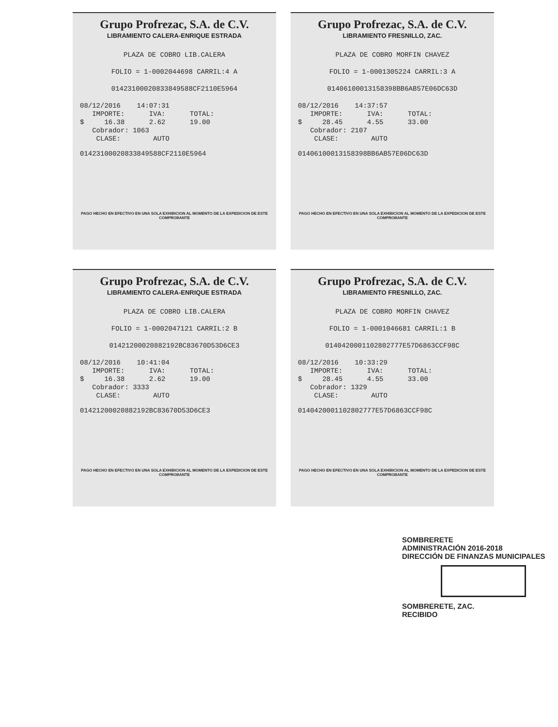Grupo Profrezac, S.A. de C.V.
LIBRAMIENTO CALERA-ENRIQUE ESTRADA
PLAZA DE COBRO LIB.CALERA
FOLIO = 1-0002044698 CARRIL:4 A
01423100020833849588CF2110E5964
08/12/2016    14:07:31
   IMPORTE:      IVA:      TOTAL:
$     16.38      2.62      19.00
   Cobrador: 1063
    CLASE:        AUTO
01423100020833849588CF2110E5964
PAGO HECHO EN EFECTIVO EN UNA SOLA EXHIBICION AL MOMENTO DE LA EXPEDICION DE ESTE COMPROBANTE
Grupo Profrezac, S.A. de C.V.
LIBRAMIENTO FRESNILLO, ZAC.
PLAZA DE COBRO MORFIN CHAVEZ
FOLIO = 1-0001305224 CARRIL:3 A
01406100013158398BB6AB57E06DC63D
08/12/2016    14:37:57
   IMPORTE:      IVA:      TOTAL:
$     28.45      4.55      33.00
   Cobrador: 2107
    CLASE:        AUTO
01406100013158398BB6AB57E06DC63D
PAGO HECHO EN EFECTIVO EN UNA SOLA EXHIBICION AL MOMENTO DE LA EXPEDICION DE ESTE COMPROBANTE
Grupo Profrezac, S.A. de C.V.
LIBRAMIENTO CALERA-ENRIQUE ESTRADA
PLAZA DE COBRO LIB.CALERA
FOLIO = 1-0002047121 CARRIL:2 B
01421200020882192BC83670D53D6CE3
08/12/2016    10:41:04
   IMPORTE:      IVA:      TOTAL:
$     16.38      2.62      19.00
   Cobrador: 3333
    CLASE:        AUTO
01421200020882192BC83670D53D6CE3
PAGO HECHO EN EFECTIVO EN UNA SOLA EXHIBICION AL MOMENTO DE LA EXPEDICION DE ESTE COMPROBANTE
Grupo Profrezac, S.A. de C.V.
LIBRAMIENTO FRESNILLO, ZAC.
PLAZA DE COBRO MORFIN CHAVEZ
FOLIO = 1-0001046681 CARRIL:1 B
0140420001102802777E57D6863CCF98C
08/12/2016    10:33:29
   IMPORTE:      IVA:      TOTAL:
$     28.45      4.55      33.00
   Cobrador: 1329
    CLASE:        AUTO
0140420001102802777E57D6863CCF98C
PAGO HECHO EN EFECTIVO EN UNA SOLA EXHIBICION AL MOMENTO DE LA EXPEDICION DE ESTE COMPROBANTE
SOMBRERETE
ADMINISTRACIÓN 2016-2018
DIRECCIÓN DE FINANZAS MUNICIPALES
SOMBRERETE, ZAC.
RECIBIDO